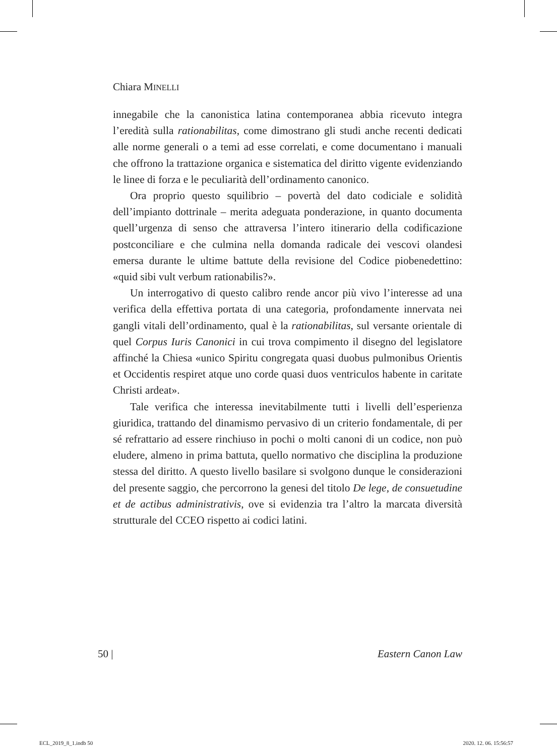Chiara MINELLI
innegabile che la canonistica latina contemporanea abbia ricevuto integra l’eredità sulla rationabilitas, come dimostrano gli studi anche recenti dedicati alle norme generali o a temi ad esse correlati, e come documentano i manuali che offrono la trattazione organica e sistematica del diritto vigente evidenziando le linee di forza e le peculiarità dell’ordinamento canonico.
Ora proprio questo squilibrio – povertà del dato codiciale e solidità dell’impianto dottrinale – merita adeguata ponderazione, in quanto documenta quell’urgenza di senso che attraversa l’intero itinerario della codificazione postconciliare e che culmina nella domanda radicale dei vescovi olandesi emersa durante le ultime battute della revisione del Codice piobenedettino: «quid sibi vult verbum rationabilis?».
Un interrogativo di questo calibro rende ancor più vivo l’interesse ad una verifica della effettiva portata di una categoria, profondamente innervata nei gangli vitali dell’ordinamento, qual è la rationabilitas, sul versante orientale di quel Corpus Iuris Canonici in cui trova compimento il disegno del legislatore affinché la Chiesa «unico Spiritu congregata quasi duobus pulmonibus Orientis et Occidentis respiret atque uno corde quasi duos ventriculos habente in caritate Christi ardeat».
Tale verifica che interessa inevitabilmente tutti i livelli dell’esperienza giuridica, trattando del dinamismo pervasivo di un criterio fondamentale, di per sé refrattario ad essere rinchiuso in pochi o molti canoni di un codice, non può eludere, almeno in prima battuta, quello normativo che disciplina la produzione stessa del diritto. A questo livello basilare si svolgono dunque le considerazioni del presente saggio, che percorrono la genesi del titolo De lege, de consuetudine et de actibus administrativis, ove si evidenzia tra l’altro la marcata diversità strutturale del CCEO rispetto ai codici latini.
50 | Eastern Canon Law
ECL_2019_8_1.indb 50 2020. 12. 06. 15:56:57